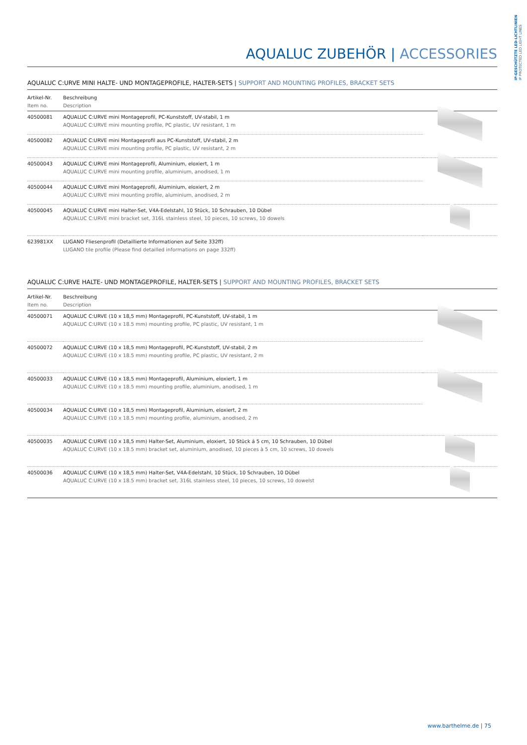IP-GESCHÜTZTE LED-LICHTLINIEN
IP PROTECTED LED LIGHT LINES
AQUALUC ZUBEHÖR | ACCESSORIES
AQUALUC C:URVE MINI HALTE- UND MONTAGEPROFILE, HALTER-SETS | SUPPORT AND MOUNTING PROFILES, BRACKET SETS
| Artikel-Nr. Item no. | Beschreibung Description | |
| --- | --- | --- |
| 40500081 | AQUALUC C:URVE mini Montageprofil, PC-Kunststoff, UV-stabil, 1 m AQUALUC C:URVE mini mounting profile, PC plastic, UV resistant, 1 m | |
| 40500082 | AQUALUC C:URVE mini Montageprofil aus PC-Kunststoff, UV-stabil, 2 m AQUALUC C:URVE mini mounting profile, PC plastic, UV resistant, 2 m | |
| 40500043 | AQUALUC C:URVE mini Montageprofil, Aluminium, eloxiert, 1 m AQUALUC C:URVE mini mounting profile, aluminium, anodised, 1 m | |
| 40500044 | AQUALUC C:URVE mini Montageprofil, Aluminium, eloxiert, 2 m AQUALUC C:URVE mini mounting profile, aluminium, anodised, 2 m | |
| 40500045 | AQUALUC C:URVE mini Halter-Set, V4A-Edelstahl, 10 Stück, 10 Schrauben, 10 Dübel AQUALUC C:URVE mini bracket set, 316L stainless steel, 10 pieces, 10 screws, 10 dowels | |
| 623981XX | LUGANO Fliesenprofil (Detaillierte Informationen auf Seite 332ff) LUGANO tile profile (Please find detailled informations on page 332ff) | |
AQUALUC C:URVE HALTE- UND MONTAGEPROFILE, HALTER-SETS | SUPPORT AND MOUNTING PROFILES, BRACKET SETS
| Artikel-Nr. Item no. | Beschreibung Description | |
| --- | --- | --- |
| 40500071 | AQUALUC C:URVE (10 x 18,5 mm) Montageprofil, PC-Kunststoff, UV-stabil, 1 m AQUALUC C:URVE (10 x 18.5 mm) mounting profile, PC plastic, UV resistant, 1 m | |
| 40500072 | AQUALUC C:URVE (10 x 18,5 mm) Montageprofil, PC-Kunststoff, UV-stabil, 2 m AQUALUC C:URVE (10 x 18.5 mm) mounting profile, PC plastic, UV resistant, 2 m | |
| 40500033 | AQUALUC C:URVE (10 x 18,5 mm) Montageprofil, Aluminium, eloxiert, 1 m AQUALUC C:URVE (10 x 18.5 mm) mounting profile, aluminium, anodised, 1 m | |
| 40500034 | AQUALUC C:URVE (10 x 18,5 mm) Montageprofil, Aluminium, eloxiert, 2 m AQUALUC C:URVE (10 x 18.5 mm) mounting profile, aluminium, anodised, 2 m | |
| 40500035 | AQUALUC C:URVE (10 x 18,5 mm) Halter-Set, Aluminium, eloxiert, 10 Stück á 5 cm, 10 Schrauben, 10 Dübel AQUALUC C:URVE (10 x 18.5 mm) bracket set, aluminium, anodised, 10 pieces à 5 cm, 10 screws, 10 dowels | |
| 40500036 | AQUALUC C:URVE (10 x 18,5 mm) Halter-Set, V4A-Edelstahl, 10 Stück, 10 Schrauben, 10 Dübel AQUALUC C:URVE (10 x 18.5 mm) bracket set, 316L stainless steel, 10 pieces, 10 screws, 10 dowelst | |
www.barthelme.de | 75